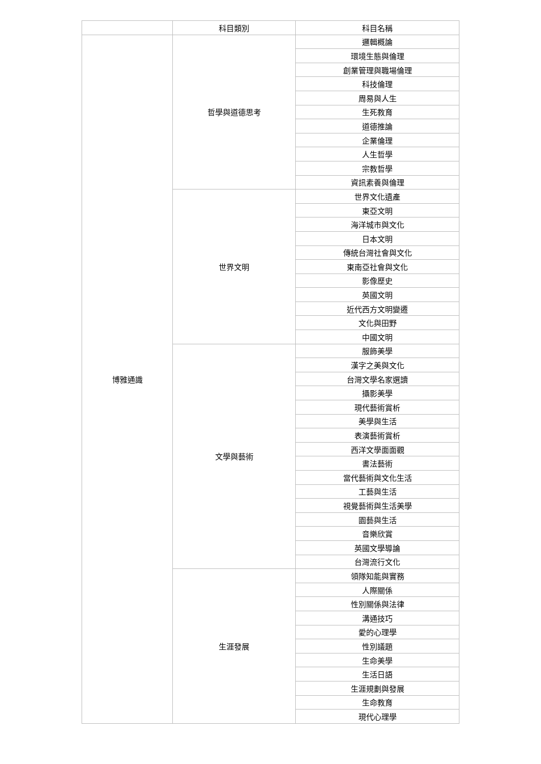| | 科目類別 | 科目名稱 |
| --- | --- | --- |
| 博雅通識 | 哲學與道德思考 | 邏輯概論 |
| | | 環境生態與倫理 |
| | | 創業管理與職場倫理 |
| | | 科技倫理 |
| | | 周易與人生 |
| | | 生死教育 |
| | | 道德推論 |
| | | 企業倫理 |
| | | 人生哲學 |
| | | 宗教哲學 |
| | | 資訊素養與倫理 |
| | 世界文明 | 世界文化遺產 |
| | | 東亞文明 |
| | | 海洋城市與文化 |
| | | 日本文明 |
| | | 傳統台灣社會與文化 |
| | | 東南亞社會與文化 |
| | | 影像歷史 |
| | | 英國文明 |
| | | 近代西方文明變遷 |
| | | 文化與田野 |
| | | 中國文明 |
| | 文學與藝術 | 服飾美學 |
| | | 漢字之美與文化 |
| | | 台灣文學名家選讀 |
| | | 攝影美學 |
| | | 現代藝術賞析 |
| | | 美學與生活 |
| | | 表演藝術賞析 |
| | | 西洋文學面面觀 |
| | | 書法藝術 |
| | | 當代藝術與文化生活 |
| | | 工藝與生活 |
| | | 視覺藝術與生活美學 |
| | | 園藝與生活 |
| | | 音樂欣賞 |
| | | 英國文學導論 |
| | | 台灣流行文化 |
| | 生涯發展 | 領隊知能與實務 |
| | | 人際關係 |
| | | 性別關係與法律 |
| | | 溝通技巧 |
| | | 愛的心理學 |
| | | 性別議題 |
| | | 生命美學 |
| | | 生活日語 |
| | | 生涯規劃與發展 |
| | | 生命教育 |
| | | 現代心理學 |